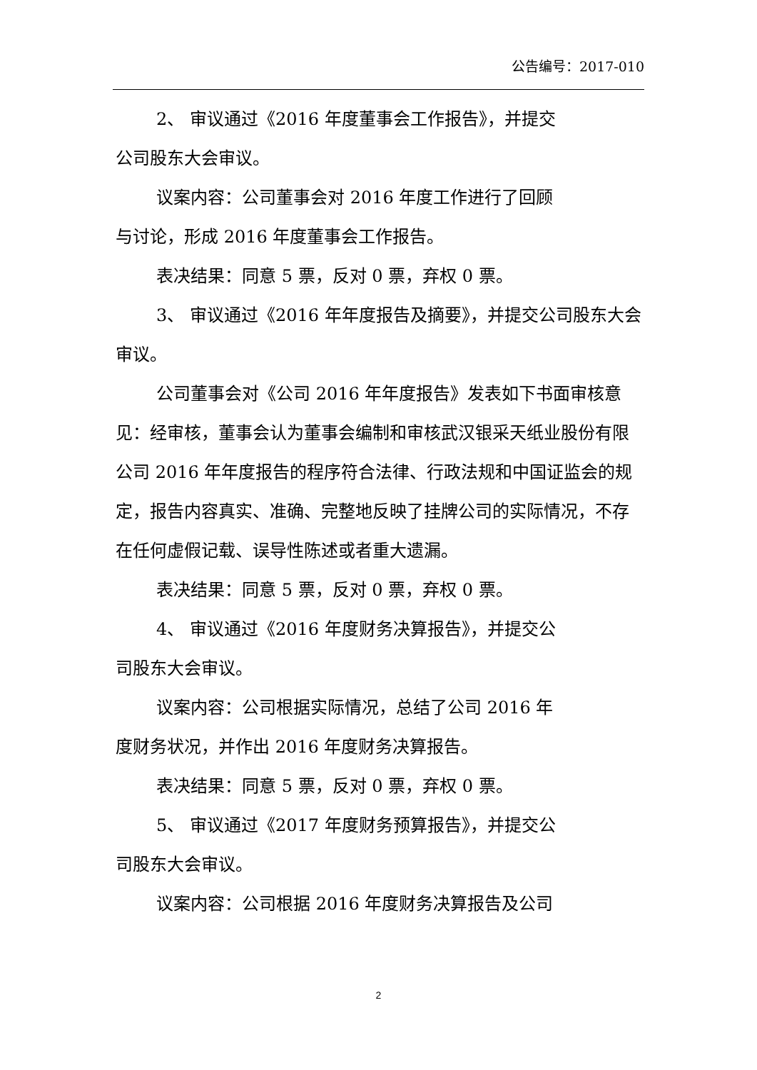公告编号：2017-010
2、 审议通过《2016 年度董事会工作报告》，并提交
公司股东大会审议。
议案内容：公司董事会对 2016 年度工作进行了回顾
与讨论，形成 2016 年度董事会工作报告。
表决结果：同意 5 票，反对 0 票，弃权 0 票。
3、 审议通过《2016 年年度报告及摘要》，并提交公司股东大会审议。
公司董事会对《公司 2016 年年度报告》发表如下书面审核意见：经审核，董事会认为董事会编制和审核武汉银采天纸业股份有限公司 2016 年年度报告的程序符合法律、行政法规和中国证监会的规定，报告内容真实、准确、完整地反映了挂牌公司的实际情况，不存在任何虚假记载、误导性陈述或者重大遗漏。
表决结果：同意 5 票，反对 0 票，弃权 0 票。
4、 审议通过《2016 年度财务决算报告》，并提交公
司股东大会审议。
议案内容：公司根据实际情况，总结了公司 2016 年
度财务状况，并作出 2016 年度财务决算报告。
表决结果：同意 5 票，反对 0 票，弃权 0 票。
5、 审议通过《2017 年度财务预算报告》，并提交公
司股东大会审议。
议案内容：公司根据 2016 年度财务决算报告及公司
2